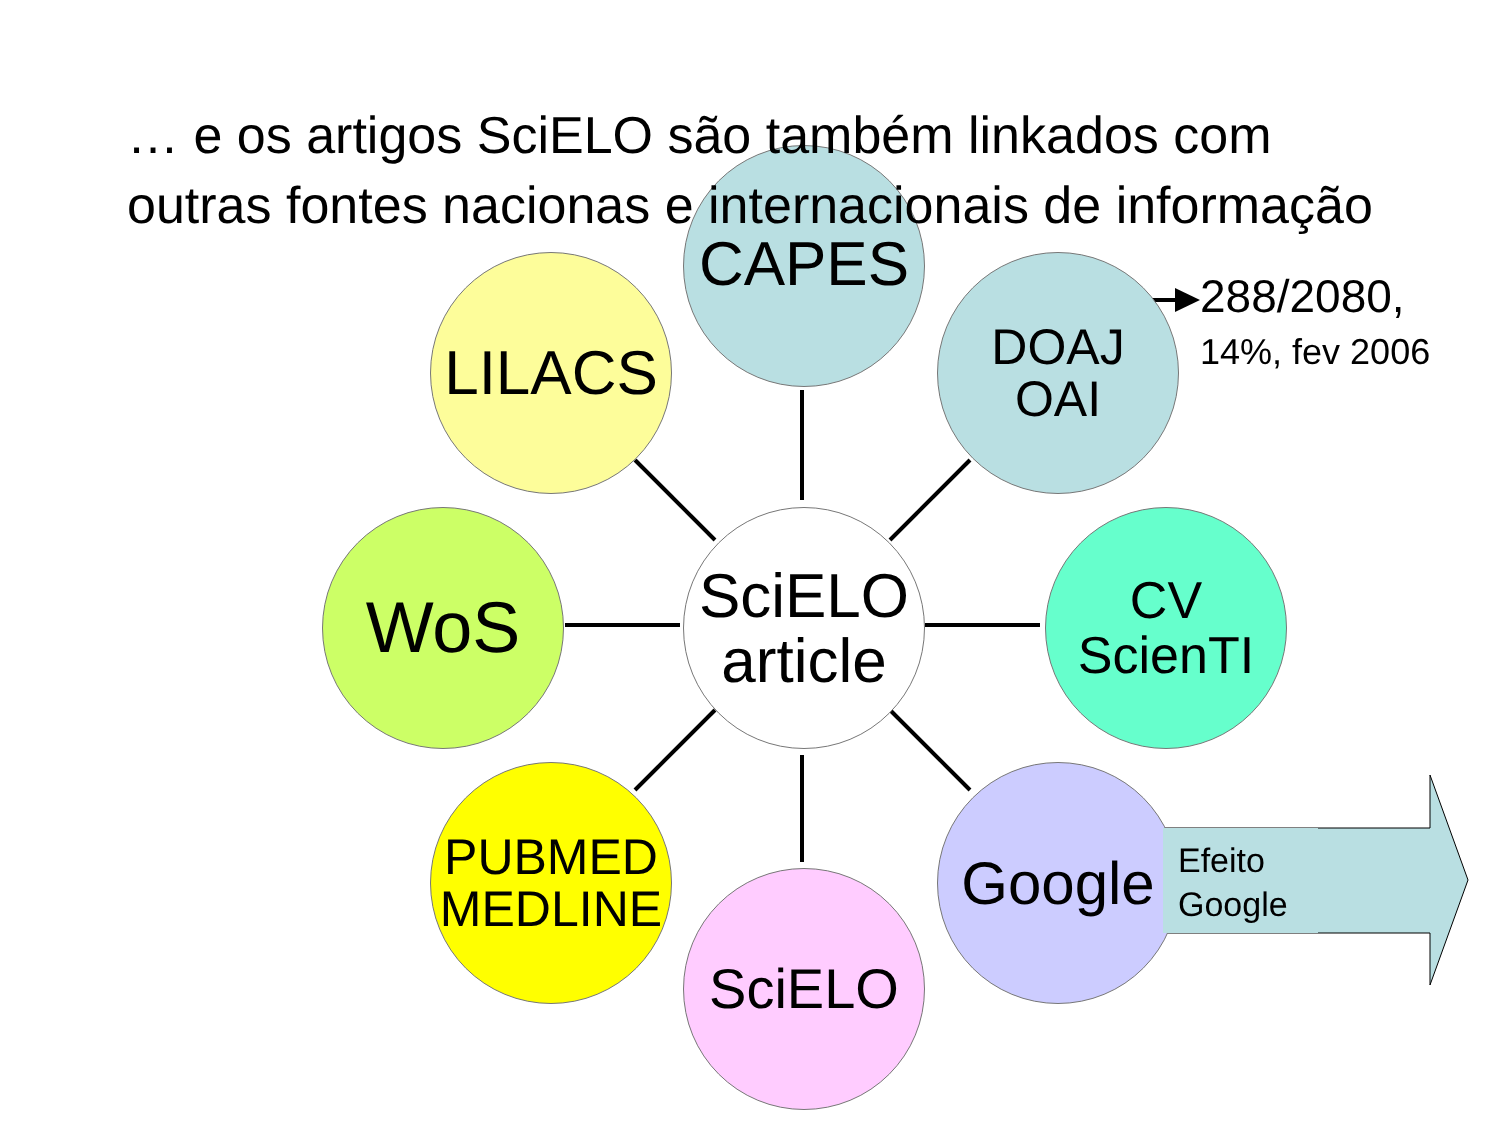… e os artigos SciELO são também linkados com outras fontes nacionas e internacionais de informação
CAPES
LILACS
DOAJ
OAI
288/2080,
14%, fev 2006
WoS
SciELO
article
CV
ScienTI
PUBMED
MEDLINE
SciELO
Google
Efeito
Google